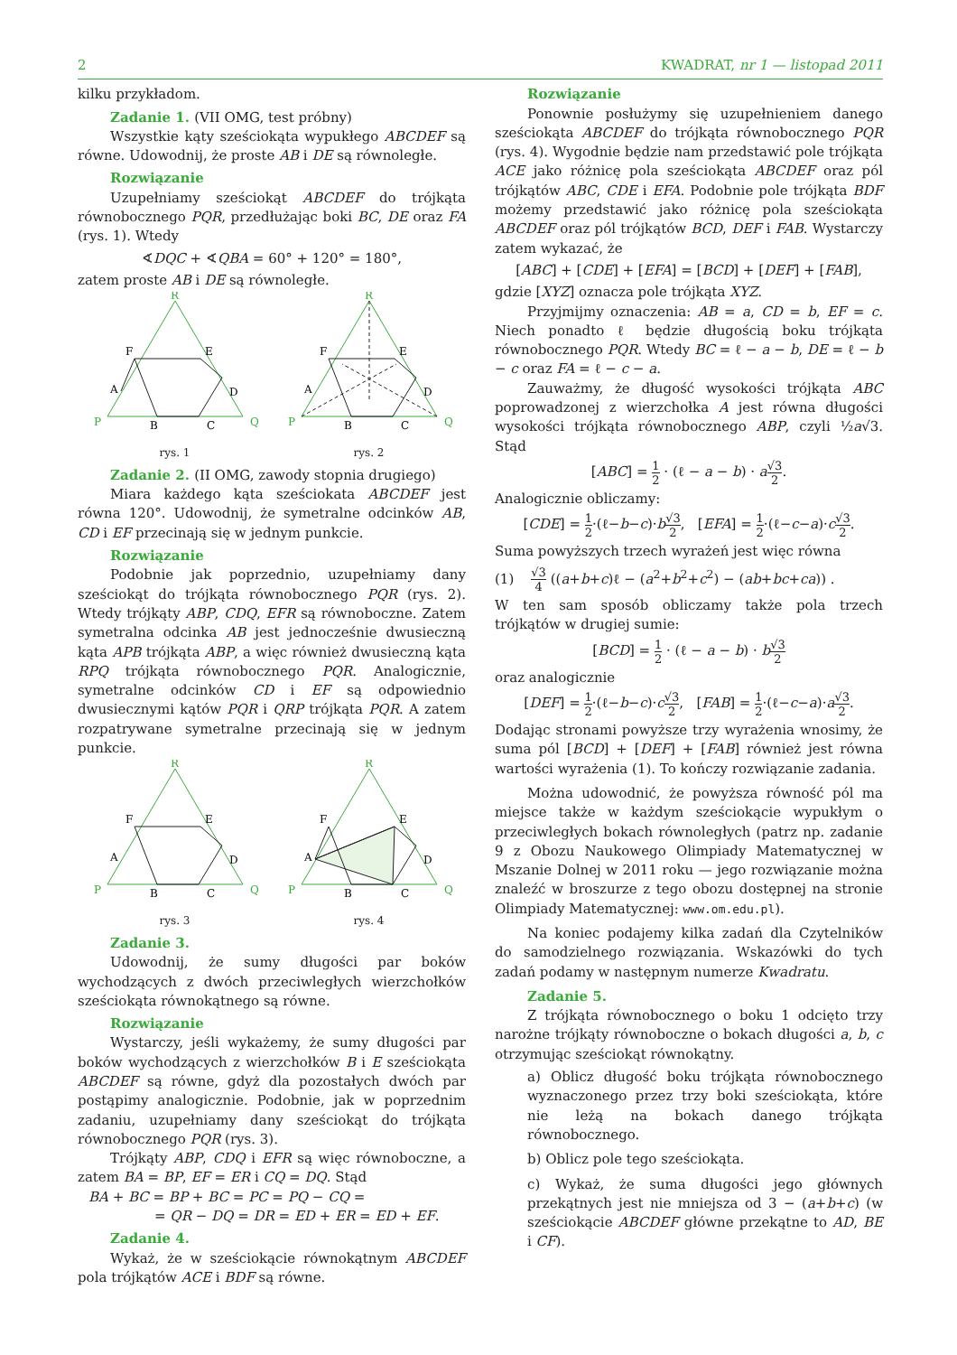2 KWADRAT, nr 1 — listopad 2011
kilku przykładom.
Zadanie 1. (VII OMG, test próbny)
Wszystkie kąty sześciokąta wypukłego ABCDEF są równe. Udowodnij, że proste AB i DE są równoległe.
Rozwiązanie
Uzupełniamy sześciokąt ABCDEF do trójkąta równobocznego PQR, przedłużając boki BC, DE oraz FA (rys. 1). Wtedy
∢DQC + ∢QBA = 60° + 120° = 180°,
zatem proste AB i DE są równoległe.
R
P
Q
F
E
A
D
B
C
rys. 1
R
P
Q
F
E
A
D
B
C
rys. 2
Zadanie 2. (II OMG, zawody stopnia drugiego)
Miara każdego kąta sześciokata ABCDEF jest równa 120°. Udowodnij, że symetralne odcinków AB, CD i EF przecinają się w jednym punkcie.
Rozwiązanie
Podobnie jak poprzednio, uzupełniamy dany sześciokąt do trójkąta równobocznego PQR (rys. 2). Wtedy trójkąty ABP, CDQ, EFR są równoboczne. Zatem symetralna odcinka AB jest jednocześnie dwusieczną kąta APB trójkąta ABP, a więc również dwusieczną kąta RPQ trójkąta równobocznego PQR. Analogicznie, symetralne odcinków CD i EF są odpowiednio dwusiecznymi kątów PQR i QRP trójkąta PQR. A zatem rozpatrywane symetralne przecinają się w jednym punkcie.
R
P
Q
F
E
A
D
B
C
rys. 3
R
P
Q
F
E
A
D
B
C
rys. 4
Zadanie 3.
Udowodnij, że sumy długości par boków wychodzących z dwóch przeciwległych wierzchołków sześciokąta równokątnego są równe.
Rozwiązanie
Wystarczy, jeśli wykażemy, że sumy długości par boków wychodzących z wierzchołków B i E sześciokąta ABCDEF są równe, gdyż dla pozostałych dwóch par postąpimy analogicznie. Podobnie, jak w poprzednim zadaniu, uzupełniamy dany sześciokąt do trójkąta równobocznego PQR (rys. 3).
Trójkąty ABP, CDQ i EFR są więc równoboczne, a zatem BA = BP, EF = ER i CQ = DQ. Stąd
BA + BC = BP + BC = PC = PQ − CQ =
= QR − DQ = DR = ED + ER = ED + EF.
Zadanie 4.
Wykaż, że w sześciokącie równokątnym ABCDEF pola trójkątów ACE i BDF są równe.
Rozwiązanie
Ponownie posłużymy się uzupełnieniem danego sześciokąta ABCDEF do trójkąta równobocznego PQR (rys. 4). Wygodnie będzie nam przedstawić pole trójkąta ACE jako różnicę pola sześciokąta ABCDEF oraz pól trójkątów ABC, CDE i EFA. Podobnie pole trójkąta BDF możemy przedstawić jako różnicę pola sześciokąta ABCDEF oraz pól trójkątów BCD, DEF i FAB. Wystarczy zatem wykazać, że
[ABC] + [CDE] + [EFA] = [BCD] + [DEF] + [FAB],
gdzie [XYZ] oznacza pole trójkąta XYZ.
Przyjmijmy oznaczenia: AB = a, CD = b, EF = c. Niech ponadto ℓ będzie długością boku trójkąta równobocznego PQR. Wtedy BC = ℓ − a − b, DE = ℓ − b − c oraz FA = ℓ − c − a.
Zauważmy, że długość wysokości trójkąta ABC poprowadzonej z wierzchołka A jest równa długości wysokości trójkąta równobocznego ABP, czyli ½a√3. Stąd
[ABC] = 1 2 · (ℓ − a − b) · a√3 2.
Analogicznie obliczamy:
[CDE] = 1 2·(ℓ−b−c)·b√3 2, [EFA] = 1 2·(ℓ−c−a)·c√3 2.
Suma powyższych trzech wyrażeń jest więc równa
(1) √3 4 ((a+b+c)ℓ − (a<sup>2</sup>+b<sup>2</sup>+c<sup>2</sup>) − (ab+bc+ca)) .
W ten sam sposób obliczamy także pola trzech trójkątów w drugiej sumie:
[BCD] = 1 2 · (ℓ − a − b) · b√3 2
oraz analogicznie
[DEF] = 1 2·(ℓ−b−c)·c√3 2, [FAB] = 1 2·(ℓ−c−a)·a√3 2.
Dodając stronami powyższe trzy wyrażenia wnosimy, że suma pól [BCD] + [DEF] + [FAB] również jest równa wartości wyrażenia (1). To kończy rozwiązanie zadania.
Można udowodnić, że powyższa równość pól ma miejsce także w każdym sześciokącie wypukłym o przeciwległych bokach równoległych (patrz np. zadanie 9 z Obozu Naukowego Olimpiady Matematycznej w Mszanie Dolnej w 2011 roku — jego rozwiązanie można znaleźć w broszurze z tego obozu dostępnej na stronie Olimpiady Matematycznej: www.om.edu.pl).
Na koniec podajemy kilka zadań dla Czytelników do samodzielnego rozwiązania. Wskazówki do tych zadań podamy w następnym numerze Kwadratu.
Zadanie 5.
Z trójkąta równobocznego o boku 1 odcięto trzy narożne trójkąty równoboczne o bokach długości a, b, c otrzymując sześciokąt równokątny.
a) Oblicz długość boku trójkąta równobocznego wyznaczonego przez trzy boki sześciokąta, które nie leżą na bokach danego trójkąta równobocznego.
b) Oblicz pole tego sześciokąta.
c) Wykaż, że suma długości jego głównych przekątnych jest nie mniejsza od 3 − (a+b+c) (w sześciokącie ABCDEF główne przekątne to AD, BE i CF).